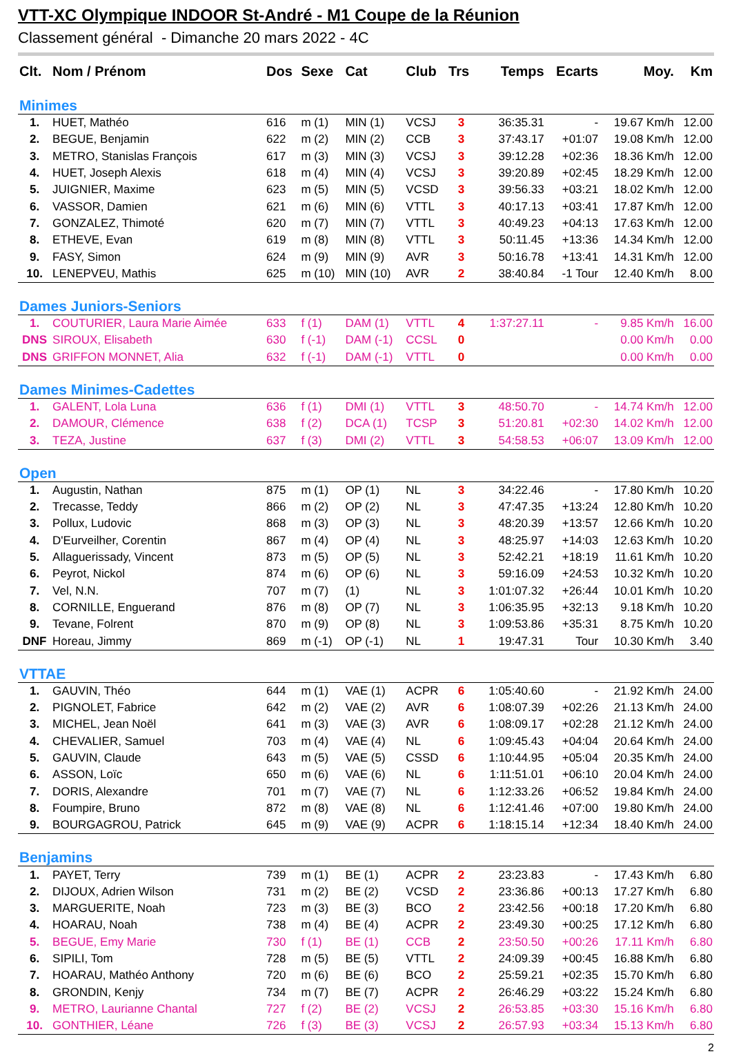VTT-XC Olympique INDOOR St-André - M1 Coupe de la Réunion
Classement général - Dimanche 20 mars 2022 - 4C
| Clt. | Nom / Prénom | Dos | Sexe | Cat | Club | Trs | Temps | Ecarts | Moy. | Km |
| --- | --- | --- | --- | --- | --- | --- | --- | --- | --- | --- |
| Minimes | | | | | | | | | | |
| 1. | HUET, Mathéo | 616 | m (1) | MIN (1) | VCSJ | 3 | 36:35.31 | - | 19.67 Km/h | 12.00 |
| 2. | BEGUE, Benjamin | 622 | m (2) | MIN (2) | CCB | 3 | 37:43.17 | +01:07 | 19.08 Km/h | 12.00 |
| 3. | METRO, Stanislas François | 617 | m (3) | MIN (3) | VCSJ | 3 | 39:12.28 | +02:36 | 18.36 Km/h | 12.00 |
| 4. | HUET, Joseph Alexis | 618 | m (4) | MIN (4) | VCSJ | 3 | 39:20.89 | +02:45 | 18.29 Km/h | 12.00 |
| 5. | JUIGNIER, Maxime | 623 | m (5) | MIN (5) | VCSD | 3 | 39:56.33 | +03:21 | 18.02 Km/h | 12.00 |
| 6. | VASSOR, Damien | 621 | m (6) | MIN (6) | VTTL | 3 | 40:17.13 | +03:41 | 17.87 Km/h | 12.00 |
| 7. | GONZALEZ, Thimoté | 620 | m (7) | MIN (7) | VTTL | 3 | 40:49.23 | +04:13 | 17.63 Km/h | 12.00 |
| 8. | ETHEVE, Evan | 619 | m (8) | MIN (8) | VTTL | 3 | 50:11.45 | +13:36 | 14.34 Km/h | 12.00 |
| 9. | FASY, Simon | 624 | m (9) | MIN (9) | AVR | 3 | 50:16.78 | +13:41 | 14.31 Km/h | 12.00 |
| 10. | LENEPVEU, Mathis | 625 | m (10) | MIN (10) | AVR | 2 | 38:40.84 | -1 Tour | 12.40 Km/h | 8.00 |
| Dames Juniors-Seniors | | | | | | | | | | |
| 1. | COUTURIER, Laura Marie Aimée | 633 | f (1) | DAM (1) | VTTL | 4 | 1:37:27.11 | - | 9.85 Km/h | 16.00 |
| DNS | SIROUX, Elisabeth | 630 | f (-1) | DAM (-1) | CCSL | 0 | | | 0.00 Km/h | 0.00 |
| DNS | GRIFFON MONNET, Alia | 632 | f (-1) | DAM (-1) | VTTL | 0 | | | 0.00 Km/h | 0.00 |
| Dames Minimes-Cadettes | | | | | | | | | | |
| 1. | GALENT, Lola Luna | 636 | f (1) | DMI (1) | VTTL | 3 | 48:50.70 | - | 14.74 Km/h | 12.00 |
| 2. | DAMOUR, Clémence | 638 | f (2) | DCA (1) | TCSP | 3 | 51:20.81 | +02:30 | 14.02 Km/h | 12.00 |
| 3. | TEZA, Justine | 637 | f (3) | DMI (2) | VTTL | 3 | 54:58.53 | +06:07 | 13.09 Km/h | 12.00 |
| Open | | | | | | | | | | |
| 1. | Augustin, Nathan | 875 | m (1) | OP (1) | NL | 3 | 34:22.46 | - | 17.80 Km/h | 10.20 |
| 2. | Trecasse, Teddy | 866 | m (2) | OP (2) | NL | 3 | 47:47.35 | +13:24 | 12.80 Km/h | 10.20 |
| 3. | Pollux, Ludovic | 868 | m (3) | OP (3) | NL | 3 | 48:20.39 | +13:57 | 12.66 Km/h | 10.20 |
| 4. | D'Eurveilher, Corentin | 867 | m (4) | OP (4) | NL | 3 | 48:25.97 | +14:03 | 12.63 Km/h | 10.20 |
| 5. | Allaguerissady, Vincent | 873 | m (5) | OP (5) | NL | 3 | 52:42.21 | +18:19 | 11.61 Km/h | 10.20 |
| 6. | Peyrot, Nickol | 874 | m (6) | OP (6) | NL | 3 | 59:16.09 | +24:53 | 10.32 Km/h | 10.20 |
| 7. | Vel, N.N. | 707 | m (7) | (1) | NL | 3 | 1:01:07.32 | +26:44 | 10.01 Km/h | 10.20 |
| 8. | CORNILLE, Enguerand | 876 | m (8) | OP (7) | NL | 3 | 1:06:35.95 | +32:13 | 9.18 Km/h | 10.20 |
| 9. | Tevane, Folrent | 870 | m (9) | OP (8) | NL | 3 | 1:09:53.86 | +35:31 | 8.75 Km/h | 10.20 |
| DNF | Horeau, Jimmy | 869 | m (-1) | OP (-1) | NL | 1 | 19:47.31 | Tour | 10.30 Km/h | 3.40 |
| VTTAE | | | | | | | | | | |
| 1. | GAUVIN, Théo | 644 | m (1) | VAE (1) | ACPR | 6 | 1:05:40.60 | - | 21.92 Km/h | 24.00 |
| 2. | PIGNOLET, Fabrice | 642 | m (2) | VAE (2) | AVR | 6 | 1:08:07.39 | +02:26 | 21.13 Km/h | 24.00 |
| 3. | MICHEL, Jean Noël | 641 | m (3) | VAE (3) | AVR | 6 | 1:08:09.17 | +02:28 | 21.12 Km/h | 24.00 |
| 4. | CHEVALIER, Samuel | 703 | m (4) | VAE (4) | NL | 6 | 1:09:45.43 | +04:04 | 20.64 Km/h | 24.00 |
| 5. | GAUVIN, Claude | 643 | m (5) | VAE (5) | CSSD | 6 | 1:10:44.95 | +05:04 | 20.35 Km/h | 24.00 |
| 6. | ASSON, Loïc | 650 | m (6) | VAE (6) | NL | 6 | 1:11:51.01 | +06:10 | 20.04 Km/h | 24.00 |
| 7. | DORIS, Alexandre | 701 | m (7) | VAE (7) | NL | 6 | 1:12:33.26 | +06:52 | 19.84 Km/h | 24.00 |
| 8. | Foumpire, Bruno | 872 | m (8) | VAE (8) | NL | 6 | 1:12:41.46 | +07:00 | 19.80 Km/h | 24.00 |
| 9. | BOURGAGROU, Patrick | 645 | m (9) | VAE (9) | ACPR | 6 | 1:18:15.14 | +12:34 | 18.40 Km/h | 24.00 |
| Benjamins | | | | | | | | | | |
| 1. | PAYET, Terry | 739 | m (1) | BE (1) | ACPR | 2 | 23:23.83 | - | 17.43 Km/h | 6.80 |
| 2. | DIJOUX, Adrien Wilson | 731 | m (2) | BE (2) | VCSD | 2 | 23:36.86 | +00:13 | 17.27 Km/h | 6.80 |
| 3. | MARGUERITE, Noah | 723 | m (3) | BE (3) | BCO | 2 | 23:42.56 | +00:18 | 17.20 Km/h | 6.80 |
| 4. | HOARAU, Noah | 738 | m (4) | BE (4) | ACPR | 2 | 23:49.30 | +00:25 | 17.12 Km/h | 6.80 |
| 5. | BEGUE, Emy Marie | 730 | f (1) | BE (1) | CCB | 2 | 23:50.50 | +00:26 | 17.11 Km/h | 6.80 |
| 6. | SIPILI, Tom | 728 | m (5) | BE (5) | VTTL | 2 | 24:09.39 | +00:45 | 16.88 Km/h | 6.80 |
| 7. | HOARAU, Mathéo Anthony | 720 | m (6) | BE (6) | BCO | 2 | 25:59.21 | +02:35 | 15.70 Km/h | 6.80 |
| 8. | GRONDIN, Kenjy | 734 | m (7) | BE (7) | ACPR | 2 | 26:46.29 | +03:22 | 15.24 Km/h | 6.80 |
| 9. | METRO, Laurianne Chantal | 727 | f (2) | BE (2) | VCSJ | 2 | 26:53.85 | +03:30 | 15.16 Km/h | 6.80 |
| 10. | GONTHIER, Léane | 726 | f (3) | BE (3) | VCSJ | 2 | 26:57.93 | +03:34 | 15.13 Km/h | 6.80 |
2